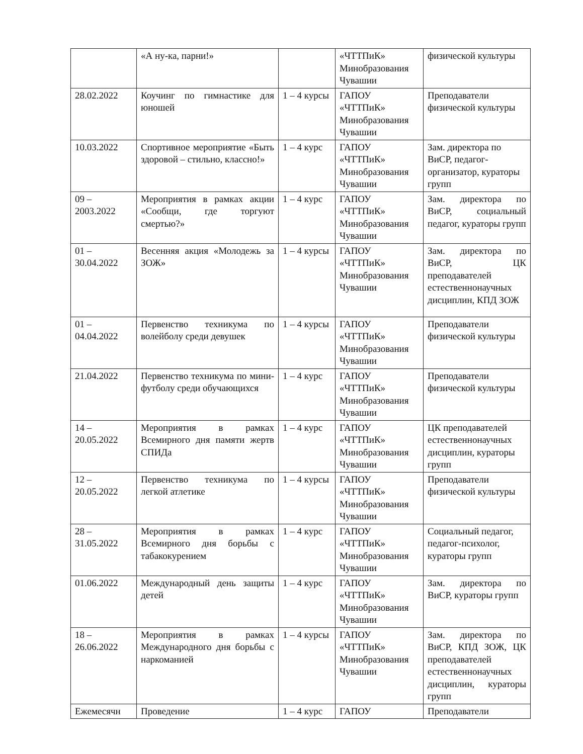| | «А ну-ка, парни!» | | «ЧТТПиК» Минобразования Чувашии | физической культуры |
| 28.02.2022 | Коучинг по гимнастике для юношей | 1 – 4 курсы | ГАПОУ «ЧТТПиК» Минобразования Чувашии | Преподаватели физической культуры |
| 10.03.2022 | Спортивное мероприятие «Быть здоровой – стильно, классно!» | 1 – 4 курс | ГАПОУ «ЧТТПиК» Минобразования Чувашии | Зам. директора по ВиСР, педагог-организатор, кураторы групп |
| 09 – 2003.2022 | Мероприятия в рамках акции «Сообщи, где торгуют смертью?» | 1 – 4 курс | ГАПОУ «ЧТТПиК» Минобразования Чувашии | Зам. директора по ВиСР, социальный педагог, кураторы групп |
| 01 – 30.04.2022 | Весенняя акция «Молодежь за ЗОЖ» | 1 – 4 курсы | ГАПОУ «ЧТТПиК» Минобразования Чувашии | Зам. директора по ВиСР, ЦК преподавателей естественнонаучных дисциплин, КПД ЗОЖ |
| 01 – 04.04.2022 | Первенство техникума по волейболу среди девушек | 1 – 4 курсы | ГАПОУ «ЧТТПиК» Минобразования Чувашии | Преподаватели физической культуры |
| 21.04.2022 | Первенство техникума по мини-футболу среди обучающихся | 1 – 4 курс | ГАПОУ «ЧТТПиК» Минобразования Чувашии | Преподаватели физической культуры |
| 14 – 20.05.2022 | Мероприятия в рамках Всемирного дня памяти жертв СПИДа | 1 – 4 курс | ГАПОУ «ЧТТПиК» Минобразования Чувашии | ЦК преподавателей естественнонаучных дисциплин, кураторы групп |
| 12 – 20.05.2022 | Первенство техникума по легкой атлетике | 1 – 4 курсы | ГАПОУ «ЧТТПиК» Минобразования Чувашии | Преподаватели физической культуры |
| 28 – 31.05.2022 | Мероприятия в рамках Всемирного дня борьбы с табакокурением | 1 – 4 курс | ГАПОУ «ЧТТПиК» Минобразования Чувашии | Социальный педагог, педагог-психолог, кураторы групп |
| 01.06.2022 | Международный день защиты детей | 1 – 4 курс | ГАПОУ «ЧТТПиК» Минобразования Чувашии | Зам. директора по ВиСР, кураторы групп |
| 18 – 26.06.2022 | Мероприятия в рамках Международного дня борьбы с наркоманией | 1 – 4 курсы | ГАПОУ «ЧТТПиК» Минобразования Чувашии | Зам. директора по ВиСР, КПД ЗОЖ, ЦК преподавателей естественнонаучных дисциплин, кураторы групп |
| Ежемесячн | Проведение | 1 – 4 курс | ГАПОУ | Преподаватели |